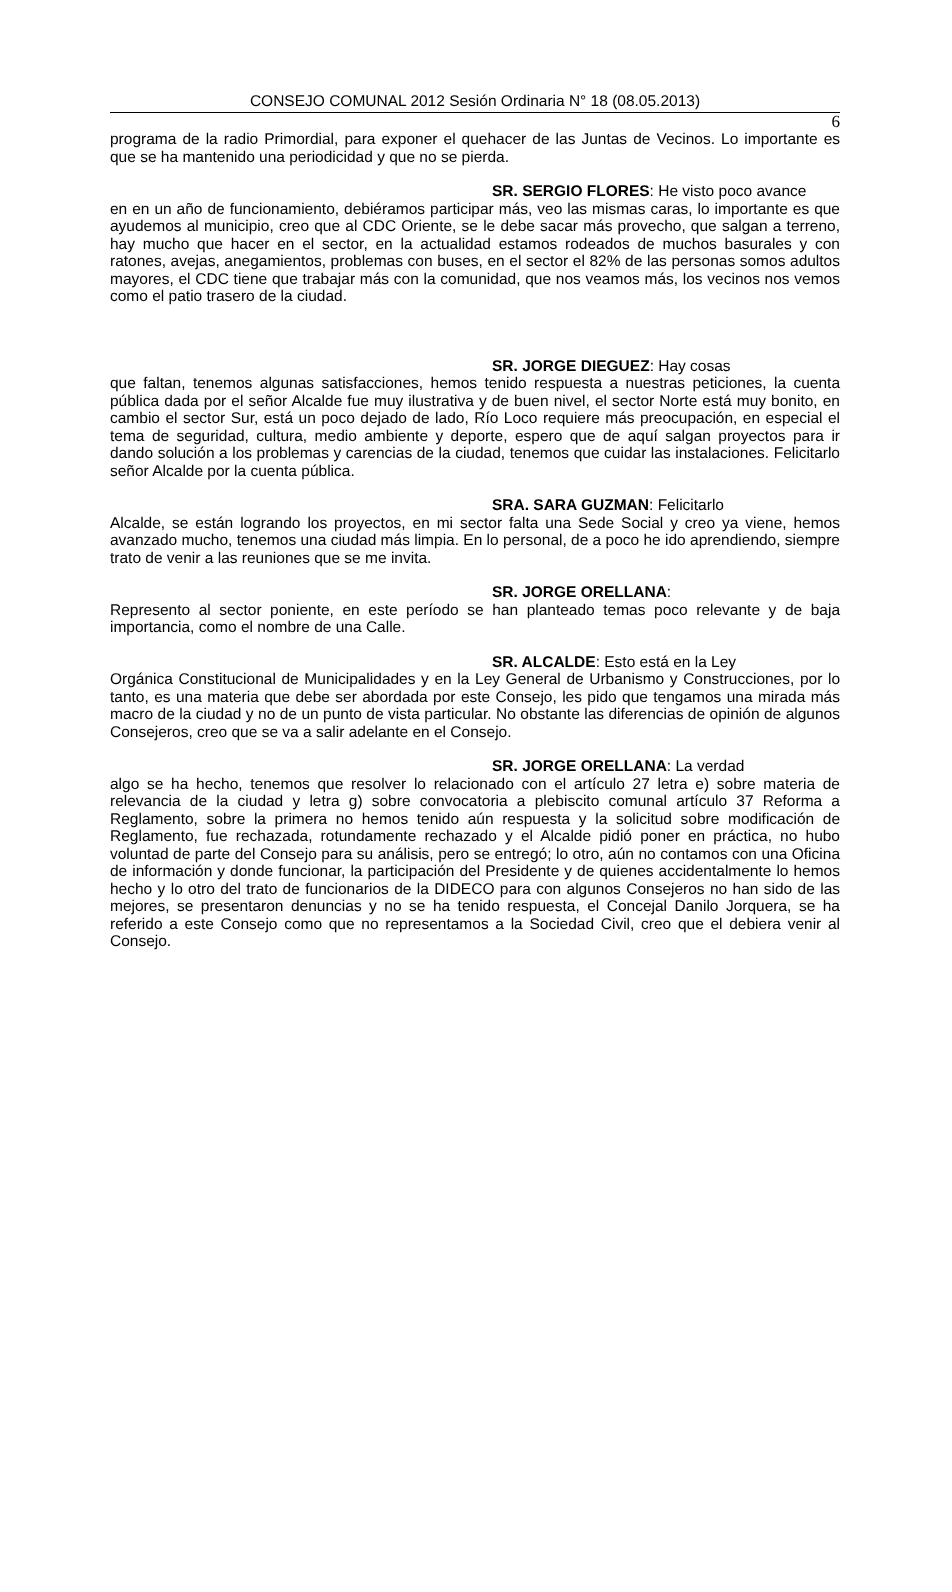CONSEJO COMUNAL 2012 Sesión Ordinaria N° 18 (08.05.2013)
6
programa de la radio Primordial, para exponer el quehacer de las Juntas de Vecinos. Lo importante es que se ha mantenido una periodicidad y que no se pierda.
SR. SERGIO FLORES: He visto poco avance
en en un año de funcionamiento, debiéramos participar más, veo las mismas caras, lo importante es que ayudemos al municipio, creo que al CDC Oriente, se le debe sacar más provecho, que salgan a terreno, hay mucho que hacer en el sector, en la actualidad estamos rodeados de muchos basurales y con ratones, avejas, anegamientos, problemas con buses, en el sector el 82% de las personas somos adultos mayores, el CDC tiene que trabajar más con la comunidad, que nos veamos más, los vecinos nos vemos como el patio trasero de la ciudad.
SR. JORGE DIEGUEZ: Hay cosas
que faltan, tenemos algunas satisfacciones, hemos tenido respuesta a nuestras peticiones, la cuenta pública dada por el señor Alcalde fue muy ilustrativa y de buen nivel, el sector Norte está muy bonito, en cambio el sector Sur, está un poco dejado de lado, Río Loco requiere más preocupación, en especial el tema de seguridad, cultura, medio ambiente y deporte, espero que de aquí salgan proyectos para ir dando solución a los problemas y carencias de la ciudad, tenemos que cuidar las instalaciones. Felicitarlo señor Alcalde por la cuenta pública.
SRA. SARA GUZMAN: Felicitarlo
Alcalde, se están logrando los proyectos, en mi sector falta una Sede Social y creo ya viene, hemos avanzado mucho, tenemos una ciudad más limpia. En lo personal, de a poco he ido aprendiendo, siempre trato de venir a las reuniones que se me invita.
SR. JORGE ORELLANA:
Represento al sector poniente, en este período se han planteado temas poco relevante y de baja importancia, como el nombre de una Calle.
SR. ALCALDE: Esto está en la Ley
Orgánica Constitucional de Municipalidades y en la Ley General de Urbanismo y Construcciones, por lo tanto, es una materia que debe ser abordada por este Consejo, les pido que tengamos una mirada más macro de la ciudad y no de un punto de vista particular. No obstante las diferencias de opinión de algunos Consejeros, creo que se va a salir adelante en el Consejo.
SR. JORGE ORELLANA: La verdad
algo se ha hecho, tenemos que resolver lo relacionado con el artículo 27 letra e) sobre materia de relevancia de la ciudad y letra g) sobre convocatoria a plebiscito comunal artículo 37 Reforma a Reglamento, sobre la primera no hemos tenido aún respuesta y la solicitud sobre modificación de Reglamento, fue rechazada, rotundamente rechazado y el Alcalde pidió poner en práctica, no hubo voluntad de parte del Consejo para su análisis, pero se entregó; lo otro, aún no contamos con una Oficina de información y donde funcionar, la participación del Presidente y de quienes accidentalmente lo hemos hecho y lo otro del trato de funcionarios de la DIDECO para con algunos Consejeros no han sido de las mejores, se presentaron denuncias y no se ha tenido respuesta, el Concejal Danilo Jorquera, se ha referido a este Consejo como que no representamos a la Sociedad Civil, creo que el debiera venir al Consejo.